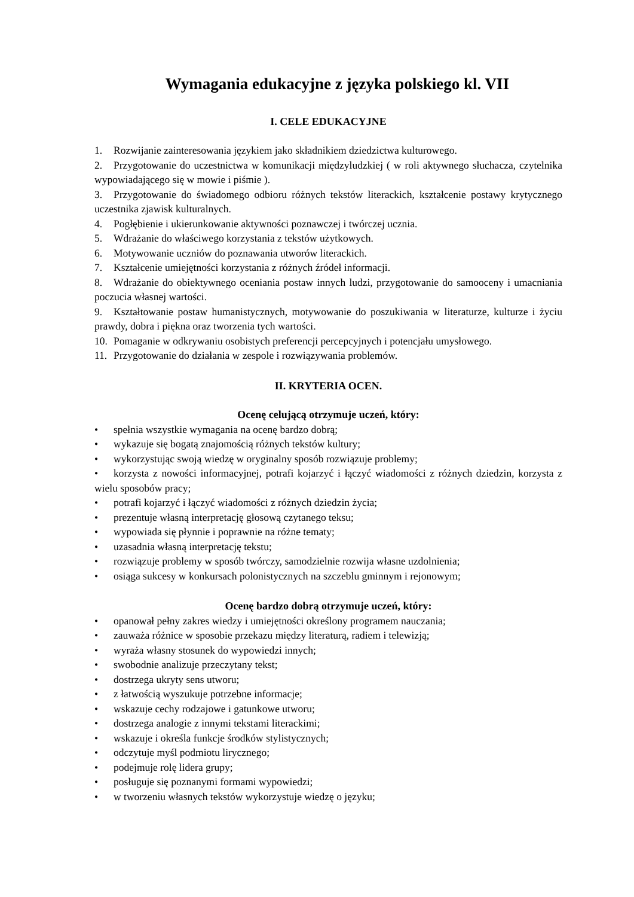Wymagania edukacyjne z języka polskiego kl. VII
I. CELE EDUKACYJNE
1. Rozwijanie zainteresowania językiem jako składnikiem dziedzictwa kulturowego.
2. Przygotowanie do uczestnictwa w komunikacji międzyludzkiej ( w roli aktywnego słuchacza, czytelnika wypowiadającego się w mowie i piśmie ).
3. Przygotowanie do świadomego odbioru różnych tekstów literackich, kształcenie postawy krytycznego uczestnika zjawisk kulturalnych.
4. Pogłębienie i ukierunkowanie aktywności poznawczej i twórczej ucznia.
5. Wdrażanie do właściwego korzystania z tekstów użytkowych.
6. Motywowanie uczniów do poznawania utworów literackich.
7. Kształcenie umiejętności korzystania z różnych źródeł informacji.
8. Wdrażanie do obiektywnego oceniania postaw innych ludzi, przygotowanie do samooceny i umacniania poczucia własnej wartości.
9. Kształtowanie postaw humanistycznych, motywowanie do poszukiwania w literaturze, kulturze i życiu prawdy, dobra i piękna oraz tworzenia tych wartości.
10. Pomaganie w odkrywaniu osobistych preferencji percepcyjnych i potencjału umysłowego.
11. Przygotowanie do działania w zespole i rozwiązywania problemów.
II. KRYTERIA OCEN.
Ocenę celującą otrzymuje uczeń, który:
• spełnia wszystkie wymagania na ocenę bardzo dobrą;
• wykazuje się bogatą znajomością różnych tekstów kultury;
• wykorzystując swoją wiedzę w oryginalny sposób rozwiązuje problemy;
• korzysta z nowości informacyjnej, potrafi kojarzyć i łączyć wiadomości z różnych dziedzin, korzysta z wielu sposobów pracy;
• potrafi kojarzyć i łączyć wiadomości z różnych dziedzin życia;
• prezentuje własną interpretację głosową czytanego teksu;
• wypowiada się płynnie i poprawnie na różne tematy;
• uzasadnia własną interpretację tekstu;
• rozwiązuje problemy w sposób twórczy, samodzielnie rozwija własne uzdolnienia;
• osiąga sukcesy w konkursach polonistycznych na szczeblu gminnym i rejonowym;
Ocenę bardzo dobrą otrzymuje uczeń, który:
• opanował pełny zakres wiedzy i umiejętności określony programem nauczania;
• zauważa różnice w sposobie przekazu między literaturą, radiem i telewizją;
• wyraża własny stosunek do wypowiedzi innych;
• swobodnie analizuje przeczytany tekst;
• dostrzega ukryty sens utworu;
• z łatwością wyszukuje potrzebne informacje;
• wskazuje cechy rodzajowe i gatunkowe utworu;
• dostrzega analogie z innymi tekstami literackimi;
• wskazuje i określa funkcje środków stylistycznych;
• odczytuje myśl podmiotu lirycznego;
• podejmuje rolę lidera grupy;
• posługuje się poznanymi formami wypowiedzi;
• w tworzeniu własnych tekstów wykorzystuje wiedzę o języku;